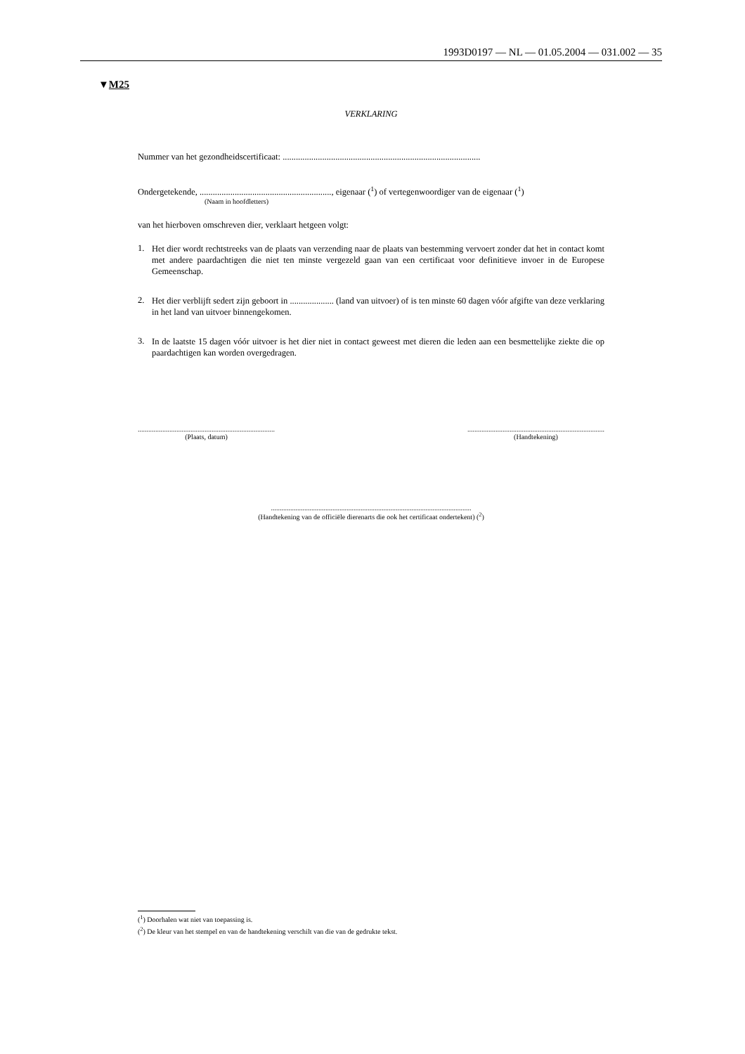1993D0197 — NL — 01.05.2004 — 031.002 — 35
▼M25
VERKLARING
Nummer van het gezondheidscertificaat: ..........................................................................................
Ondergetekende, ............................................................, eigenaar (<sup>1</sup>) of vertegenwoordiger van de eigenaar (<sup>1</sup>)
(Naam in hoofdletters)
van het hierboven omschreven dier, verklaart hetgeen volgt:
1.
Het dier wordt rechtstreeks van de plaats van verzending naar de plaats van bestemming vervoert zonder dat het in contact komt met andere paardachtigen die niet ten minste vergezeld gaan van een certificaat voor definitieve invoer in de Europese Gemeenschap.
2.
Het dier verblijft sedert zijn geboort in .................... (land van uitvoer) of is ten minste 60 dagen vóór afgifte van deze verklaring in het land van uitvoer binnengekomen.
3.
In de laatste 15 dagen vóór uitvoer is het dier niet in contact geweest met dieren die leden aan een besmettelijke ziekte die op paardachtigen kan worden overgedragen.
..............................................................................
(Plaats, datum)
..............................................................................
(Handtekening)
..................................................................................................................
(Handtekening van de officiële dierenarts die ook het certificaat ondertekent) (<sup>2</sup>)
(<sup>1</sup>) Doorhalen wat niet van toepassing is.
(<sup>2</sup>) De kleur van het stempel en van de handtekening verschilt van die van de gedrukte tekst.